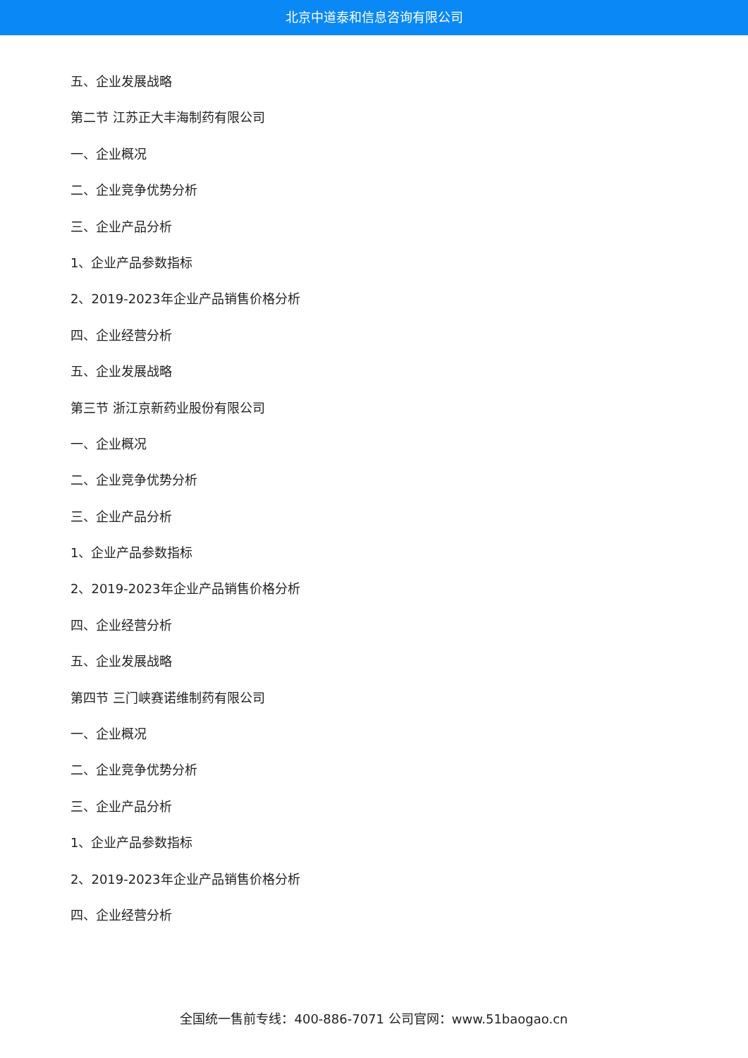北京中道泰和信息咨询有限公司
五、企业发展战略
第二节 江苏正大丰海制药有限公司
一、企业概况
二、企业竞争优势分析
三、企业产品分析
1、企业产品参数指标
2、2019-2023年企业产品销售价格分析
四、企业经营分析
五、企业发展战略
第三节 浙江京新药业股份有限公司
一、企业概况
二、企业竞争优势分析
三、企业产品分析
1、企业产品参数指标
2、2019-2023年企业产品销售价格分析
四、企业经营分析
五、企业发展战略
第四节 三门峡赛诺维制药有限公司
一、企业概况
二、企业竞争优势分析
三、企业产品分析
1、企业产品参数指标
2、2019-2023年企业产品销售价格分析
四、企业经营分析
全国统一售前专线：400-886-7071 公司官网：www.51baogao.cn